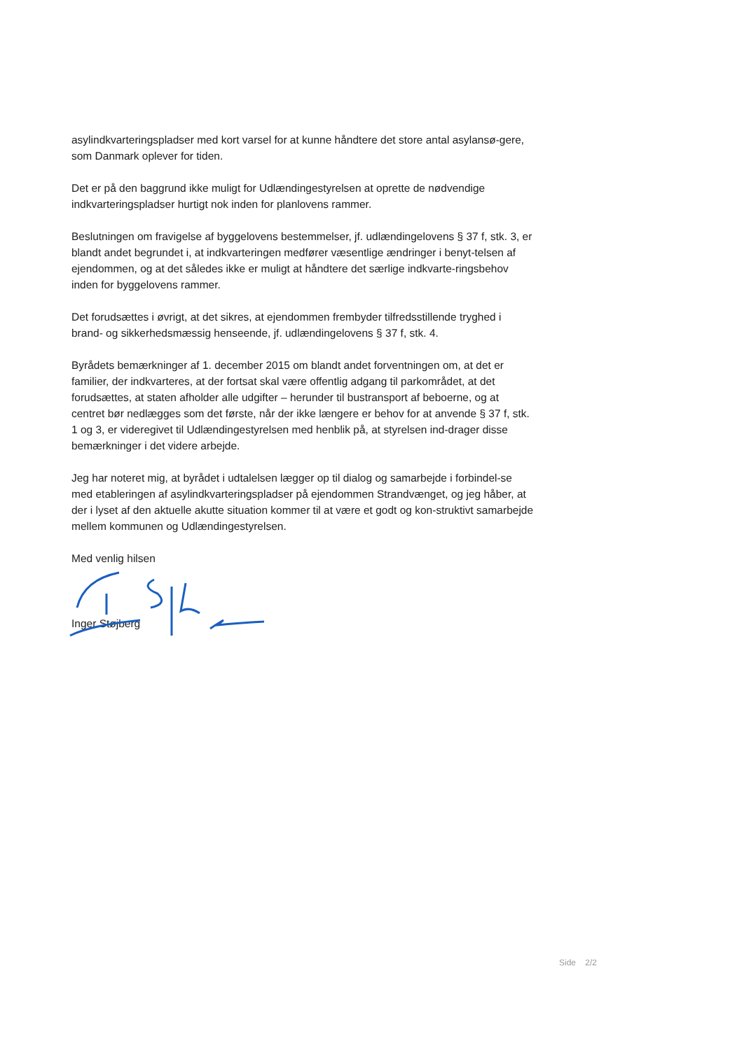asylindkvarteringspladser med kort varsel for at kunne håndtere det store antal asylansø-gere, som Danmark oplever for tiden.
Det er på den baggrund ikke muligt for Udlændingestyrelsen at oprette de nødvendige indkvarteringspladser hurtigt nok inden for planlovens rammer.
Beslutningen om fravigelse af byggelovens bestemmelser, jf. udlændingelovens § 37 f, stk. 3, er blandt andet begrundet i, at indkvarteringen medfører væsentlige ændringer i benyt-telsen af ejendommen, og at det således ikke er muligt at håndtere det særlige indkvarte-ringsbehov inden for byggelovens rammer.
Det forudsættes i øvrigt, at det sikres, at ejendommen frembyder tilfredsstillende tryghed i brand- og sikkerhedsmæssig henseende, jf. udlændingelovens § 37 f, stk. 4.
Byrådets bemærkninger af 1. december 2015 om blandt andet forventningen om, at det er familier, der indkvarteres, at der fortsat skal være offentlig adgang til parkområdet, at det forudsættes, at staten afholder alle udgifter – herunder til bustransport af beboerne, og at centret bør nedlægges som det første, når der ikke længere er behov for at anvende § 37 f, stk. 1 og 3, er videregivet til Udlændingestyrelsen med henblik på, at styrelsen ind-drager disse bemærkninger i det videre arbejde.
Jeg har noteret mig, at byrådet i udtalelsen lægger op til dialog og samarbejde i forbindel-se med etableringen af asylindkvarteringspladser på ejendommen Strandvænget, og jeg håber, at der i lyset af den aktuelle akutte situation kommer til at være et godt og kon-struktivt samarbejde mellem kommunen og Udlændingestyrelsen.
Med venlig hilsen
Inger Støjberg
Side 2/2